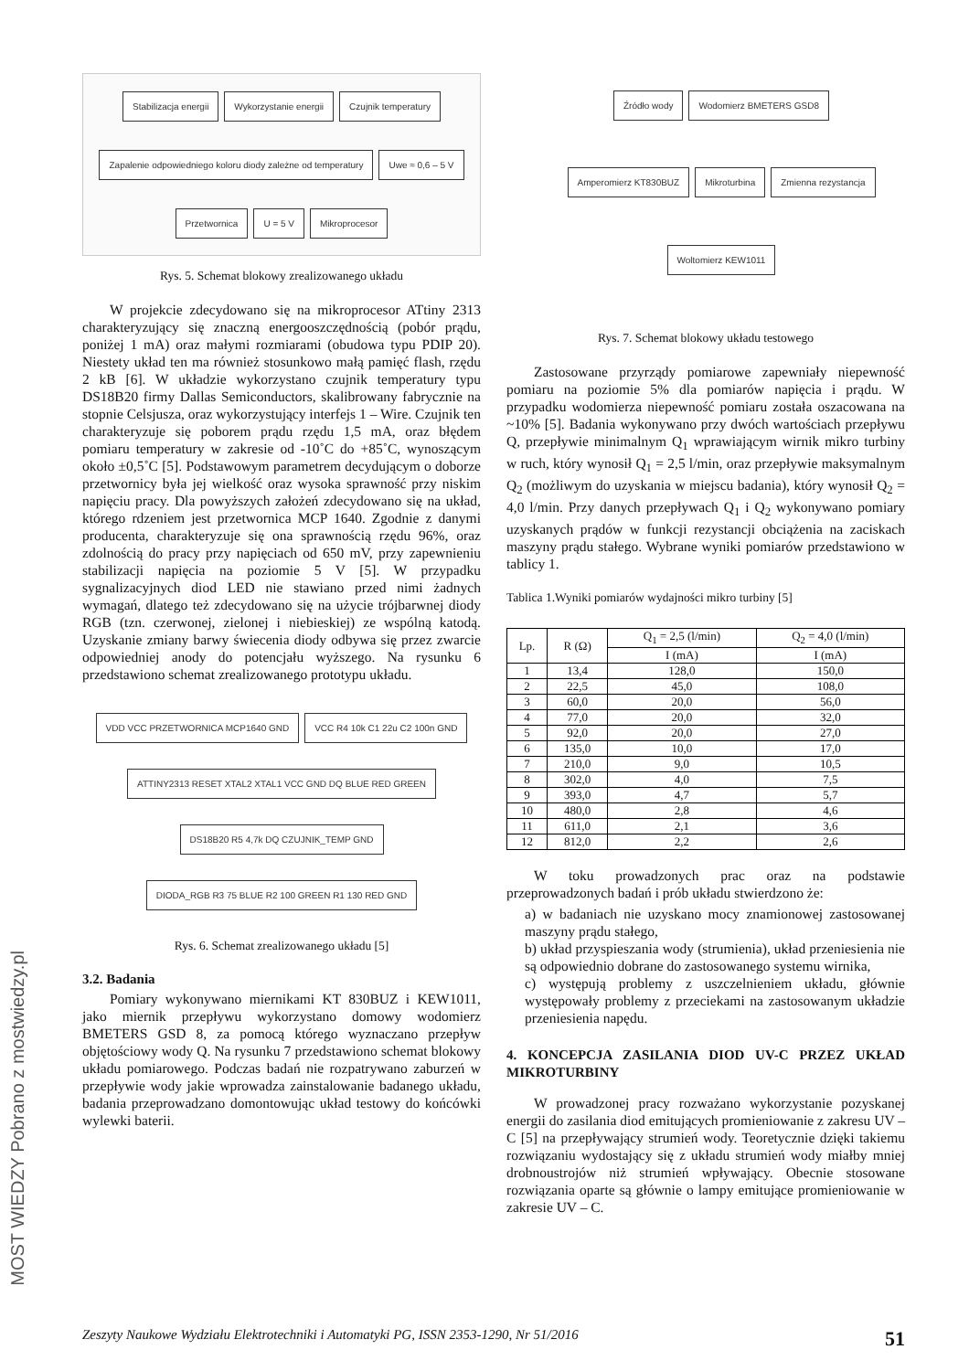MOST WIEDZY Pobrano z mostwiedzy.pl
Stabilizacja energii
Wykorzystanie energii
Czujnik temperatury
Zapalenie odpowiedniego koloru diody zależne od temperatury
Uwe ≈ 0,6 – 5 V
Przetwornica
U = 5 V
Mikroprocesor
Rys. 5. Schemat blokowy zrealizowanego układu
W projekcie zdecydowano się na mikroprocesor ATtiny 2313 charakteryzujący się znaczną energooszczędnością (pobór prądu, poniżej 1 mA) oraz małymi rozmiarami (obudowa typu PDIP 20). Niestety układ ten ma również stosunkowo małą pamięć flash, rzędu 2 kB [6]. W układzie wykorzystano czujnik temperatury typu DS18B20 firmy Dallas Semiconductors, skalibrowany fabrycznie na stopnie Celsjusza, oraz wykorzystujący interfejs 1 – Wire. Czujnik ten charakteryzuje się poborem prądu rzędu 1,5 mA, oraz błędem pomiaru temperatury w zakresie od -10˚C do +85˚C, wynoszącym około ±0,5˚C [5]. Podstawowym parametrem decydującym o doborze przetwornicy była jej wielkość oraz wysoka sprawność przy niskim napięciu pracy. Dla powyższych założeń zdecydowano się na układ, którego rdzeniem jest przetwornica MCP 1640. Zgodnie z danymi producenta, charakteryzuje się ona sprawnością rzędu 96%, oraz zdolnością do pracy przy napięciach od 650 mV, przy zapewnieniu stabilizacji napięcia na poziomie 5 V [5]. W przypadku sygnalizacyjnych diod LED nie stawiano przed nimi żadnych wymagań, dlatego też zdecydowano się na użycie trójbarwnej diody RGB (tzn. czerwonej, zielonej i niebieskiej) ze wspólną katodą. Uzyskanie zmiany barwy świecenia diody odbywa się przez zwarcie odpowiedniej anody do potencjału wyższego. Na rysunku 6 przedstawiono schemat zrealizowanego prototypu układu.
VDD VCC PRZETWORNICA MCP1640 GND
VCC R4 10k C1 22u C2 100n GND
ATTINY2313 RESET XTAL2 XTAL1 VCC GND DQ BLUE RED GREEN
DS18B20 R5 4,7k DQ CZUJNIK_TEMP GND
DIODA_RGB R3 75 BLUE R2 100 GREEN R1 130 RED GND
Rys. 6. Schemat zrealizowanego układu [5]
3.2. Badania
Pomiary wykonywano miernikami KT 830BUZ i KEW1011, jako miernik przepływu wykorzystano domowy wodomierz BMETERS GSD 8, za pomocą którego wyznaczano przepływ objętościowy wody Q. Na rysunku 7 przedstawiono schemat blokowy układu pomiarowego. Podczas badań nie rozpatrywano zaburzeń w przepływie wody jakie wprowadza zainstalowanie badanego układu, badania przeprowadzano domontowując układ testowy do końcówki wylewki baterii.
Źródło wody
Wodomierz BMETERS GSD8
Amperomierz KT830BUZ
Mikroturbina
Zmienna rezystancja
Woltomierz KEW1011
Rys. 7. Schemat blokowy układu testowego
Zastosowane przyrządy pomiarowe zapewniały niepewność pomiaru na poziomie 5% dla pomiarów napięcia i prądu. W przypadku wodomierza niepewność pomiaru została oszacowana na ~10% [5]. Badania wykonywano przy dwóch wartościach przepływu Q, przepływie minimalnym Q<sub>1</sub> wprawiającym wirnik mikro turbiny w ruch, który wynosił Q<sub>1</sub> = 2,5 l/min, oraz przepływie maksymalnym Q<sub>2</sub> (możliwym do uzyskania w miejscu badania), który wynosił Q<sub>2</sub> = 4,0 l/min. Przy danych przepływach Q<sub>1</sub> i Q<sub>2</sub> wykonywano pomiary uzyskanych prądów w funkcji rezystancji obciążenia na zaciskach maszyny prądu stałego. Wybrane wyniki pomiarów przedstawiono w tablicy 1.
Tablica 1.Wyniki pomiarów wydajności mikro turbiny [5]
| Lp. | R (Ω) | Q<sub>1</sub> = 2,5 (l/min) | Q<sub>2</sub> = 4,0 (l/min) |
| --- | --- | --- | --- |
| | | I (mA) | I (mA) |
| 1 | 13,4 | 128,0 | 150,0 |
| 2 | 22,5 | 45,0 | 108,0 |
| 3 | 60,0 | 20,0 | 56,0 |
| 4 | 77,0 | 20,0 | 32,0 |
| 5 | 92,0 | 20,0 | 27,0 |
| 6 | 135,0 | 10,0 | 17,0 |
| 7 | 210,0 | 9,0 | 10,5 |
| 8 | 302,0 | 4,0 | 7,5 |
| 9 | 393,0 | 4,7 | 5,7 |
| 10 | 480,0 | 2,8 | 4,6 |
| 11 | 611,0 | 2,1 | 3,6 |
| 12 | 812,0 | 2,2 | 2,6 |
W toku prowadzonych prac oraz na podstawie przeprowadzonych badań i prób układu stwierdzono że:
a) w badaniach nie uzyskano mocy znamionowej zastosowanej maszyny prądu stałego,
b) układ przyspieszania wody (strumienia), układ przeniesienia nie są odpowiednio dobrane do zastosowanego systemu wirnika,
c) występują problemy z uszczelnieniem układu, głównie występowały problemy z przeciekami na zastosowanym układzie przeniesienia napędu.
4. KONCEPCJA ZASILANIA DIOD UV-C PRZEZ UKŁAD MIKROTURBINY
W prowadzonej pracy rozważano wykorzystanie pozyskanej energii do zasilania diod emitujących promieniowanie z zakresu UV – C [5] na przepływający strumień wody. Teoretycznie dzięki takiemu rozwiązaniu wydostający się z układu strumień wody miałby mniej drobnoustrojów niż strumień wpływający. Obecnie stosowane rozwiązania oparte są głównie o lampy emitujące promieniowanie w zakresie UV – C.
Zeszyty Naukowe Wydziału Elektrotechniki i Automatyki PG, ISSN 2353-1290, Nr 51/2016 51